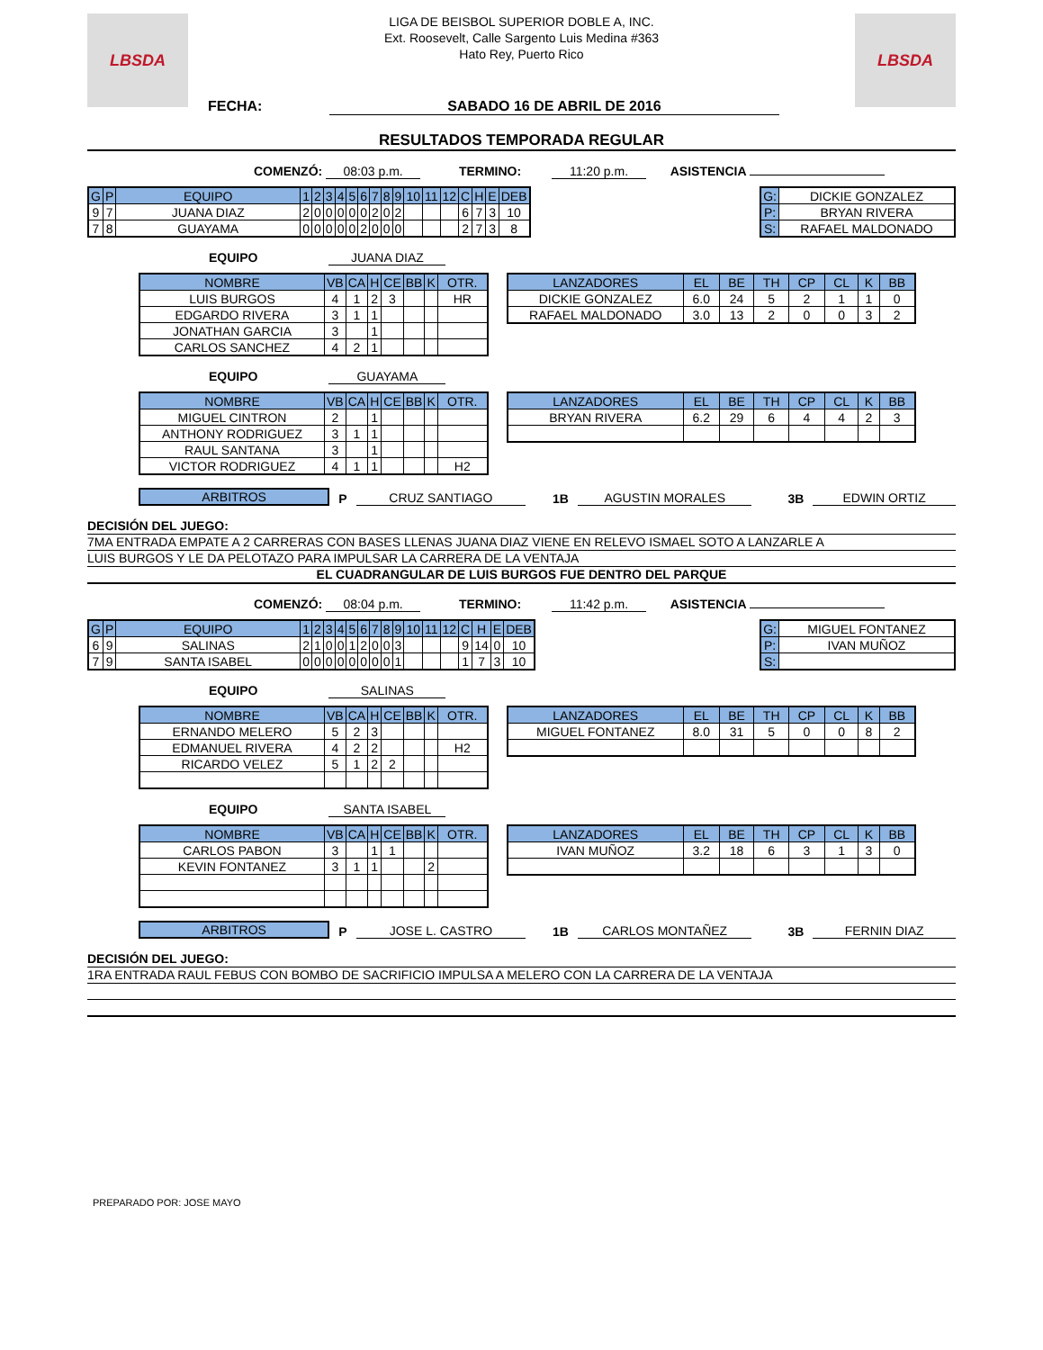LBSDA
LIGA DE BEISBOL SUPERIOR DOBLE A, INC.
Ext. Roosevelt, Calle Sargento Luis Medina #363
Hato Rey, Puerto Rico
LBSDA
FECHA: SABADO 16 DE ABRIL DE 2016
RESULTADOS TEMPORADA REGULAR
COMENZÓ: 08:03 p.m. TERMINO: 11:20 p.m. ASISTENCIA
| G | P | EQUIPO | 1 | 2 | 3 | 4 | 5 | 6 | 7 | 8 | 9 | 10 | 11 | 12 | C | H | E | DEB |
| --- | --- | --- | --- | --- | --- | --- | --- | --- | --- | --- | --- | --- | --- | --- | --- | --- | --- | --- |
| 9 | 7 | JUANA DIAZ | 2 | 0 | 0 | 0 | 0 | 0 | 2 | 0 | 2 | | | | 6 | 7 | 3 | 10 |
| 7 | 8 | GUAYAMA | 0 | 0 | 0 | 0 | 0 | 2 | 0 | 0 | 0 | | | | 2 | 7 | 3 | 8 |
| G: | DICKIE GONZALEZ |
| P: | BRYAN RIVERA |
| S: | RAFAEL MALDONADO |
EQUIPO JUANA DIAZ
| NOMBRE | VB | CA | H | CE | BB | K | OTR. |
| --- | --- | --- | --- | --- | --- | --- | --- |
| LUIS BURGOS | 4 | 1 | 2 | 3 | | | HR |
| EDGARDO RIVERA | 3 | 1 | 1 | | | | |
| JONATHAN GARCIA | 3 | | 1 | | | | |
| CARLOS SANCHEZ | 4 | 2 | 1 | | | | |
| LANZADORES | EL | BE | TH | CP | CL | K | BB |
| --- | --- | --- | --- | --- | --- | --- | --- |
| DICKIE GONZALEZ | 6.0 | 24 | 5 | 2 | 1 | 1 | 0 |
| RAFAEL MALDONADO | 3.0 | 13 | 2 | 0 | 0 | 3 | 2 |
EQUIPO GUAYAMA
| NOMBRE | VB | CA | H | CE | BB | K | OTR. |
| --- | --- | --- | --- | --- | --- | --- | --- |
| MIGUEL CINTRON | 2 | | 1 | | | | |
| ANTHONY RODRIGUEZ | 3 | 1 | 1 | | | | |
| RAUL SANTANA | 3 | | 1 | | | | |
| VICTOR RODRIGUEZ | 4 | 1 | 1 | | | | H2 |
| LANZADORES | EL | BE | TH | CP | CL | K | BB |
| --- | --- | --- | --- | --- | --- | --- | --- |
| BRYAN RIVERA | 6.2 | 29 | 6 | 4 | 4 | 2 | 3 |
ARBITROS P CRUZ SANTIAGO 1B AGUSTIN MORALES 3B EDWIN ORTIZ
DECISIÓN DEL JUEGO:
7MA ENTRADA EMPATE A 2 CARRERAS CON BASES LLENAS JUANA DIAZ VIENE EN RELEVO ISMAEL SOTO A LANZARLE A
LUIS BURGOS Y LE DA PELOTAZO PARA IMPULSAR LA CARRERA DE LA VENTAJA
EL CUADRANGULAR DE LUIS BURGOS FUE DENTRO DEL PARQUE
COMENZÓ: 08:04 p.m. TERMINO: 11:42 p.m. ASISTENCIA
| G | P | EQUIPO | 1 | 2 | 3 | 4 | 5 | 6 | 7 | 8 | 9 | 10 | 11 | 12 | C | H | E | DEB |
| --- | --- | --- | --- | --- | --- | --- | --- | --- | --- | --- | --- | --- | --- | --- | --- | --- | --- | --- |
| 6 | 9 | SALINAS | 2 | 1 | 0 | 0 | 1 | 2 | 0 | 0 | 3 | | | | 9 | 14 | 0 | 10 |
| 7 | 9 | SANTA ISABEL | 0 | 0 | 0 | 0 | 0 | 0 | 0 | 0 | 1 | | | | 1 | 7 | 3 | 10 |
| G: | MIGUEL FONTANEZ |
| P: | IVAN MUÑOZ |
| S: | |
EQUIPO SALINAS
| NOMBRE | VB | CA | H | CE | BB | K | OTR. |
| --- | --- | --- | --- | --- | --- | --- | --- |
| ERNANDO MELERO | 5 | 2 | 3 | | | | |
| EDMANUEL RIVERA | 4 | 2 | 2 | | | | H2 |
| RICARDO VELEZ | 5 | 1 | 2 | 2 | | | |
| LANZADORES | EL | BE | TH | CP | CL | K | BB |
| --- | --- | --- | --- | --- | --- | --- | --- |
| MIGUEL FONTANEZ | 8.0 | 31 | 5 | 0 | 0 | 8 | 2 |
EQUIPO SANTA ISABEL
| NOMBRE | VB | CA | H | CE | BB | K | OTR. |
| --- | --- | --- | --- | --- | --- | --- | --- |
| CARLOS PABON | 3 | | 1 | 1 | | | |
| KEVIN FONTANEZ | 3 | 1 | 1 | | | 2 | |
| LANZADORES | EL | BE | TH | CP | CL | K | BB |
| --- | --- | --- | --- | --- | --- | --- | --- |
| IVAN MUÑOZ | 3.2 | 18 | 6 | 3 | 1 | 3 | 0 |
ARBITROS P JOSE L. CASTRO 1B CARLOS MONTAÑEZ 3B FERNIN DIAZ
DECISIÓN DEL JUEGO:
1RA ENTRADA RAUL FEBUS CON BOMBO DE SACRIFICIO IMPULSA A MELERO CON LA CARRERA DE LA VENTAJA
PREPARADO POR: JOSE MAYO